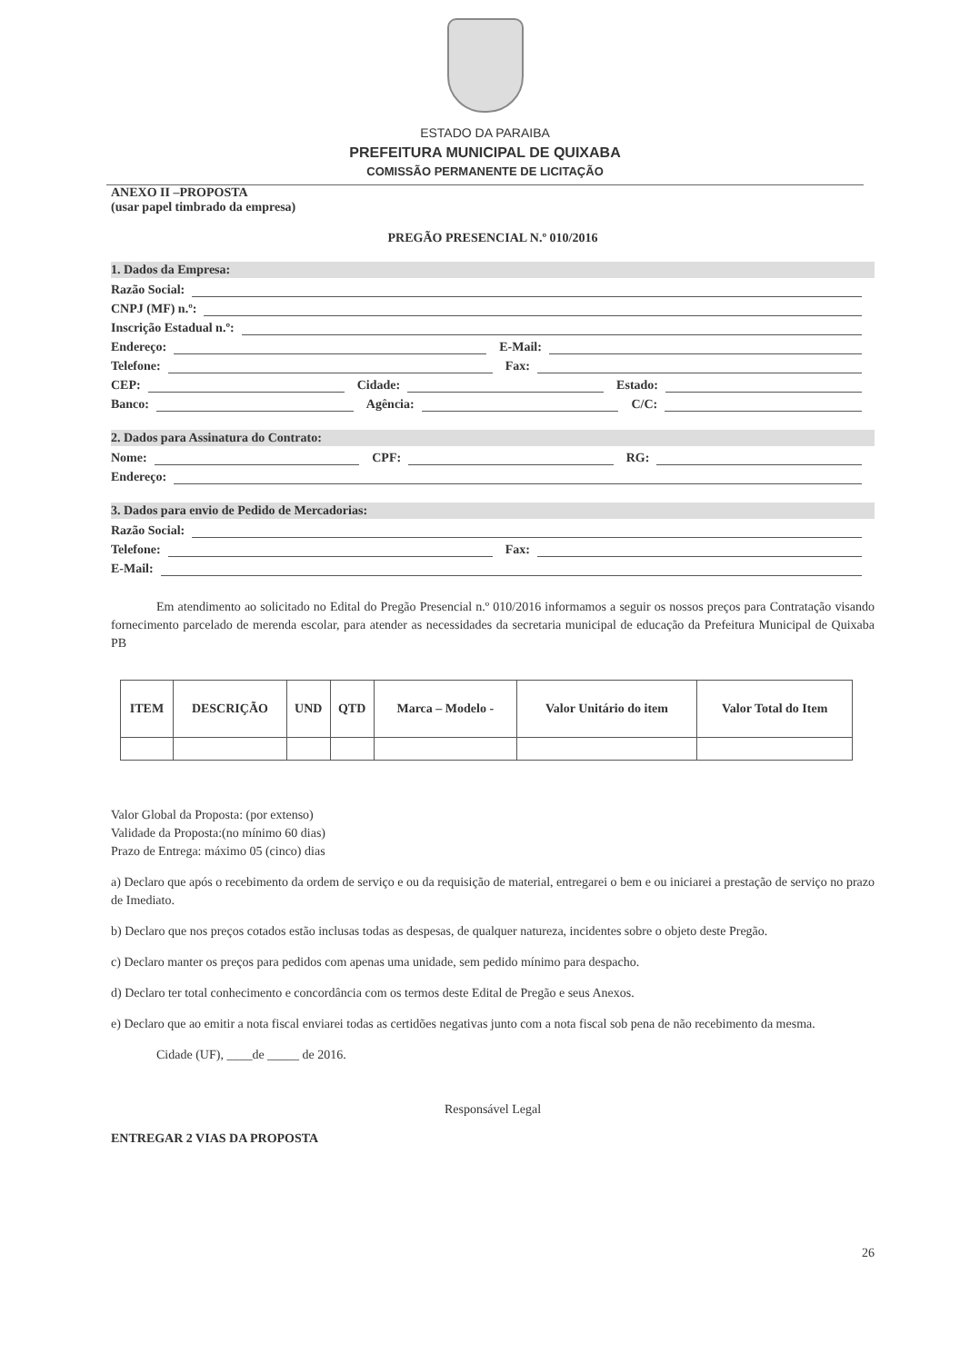ESTADO DA PARAIBA
PREFEITURA MUNICIPAL DE QUIXABA
COMISSÃO PERMANENTE DE LICITAÇÃO
ANEXO II –PROPOSTA
(usar papel timbrado da empresa)
PREGÃO PRESENCIAL N.º 010/2016
1. Dados da Empresa:
Razão Social:
CNPJ (MF) n.º:
Inscrição Estadual n.º:
Endereço: E-Mail:
Telefone: Fax:
CEP: Cidade: Estado:
Banco: Agência: C/C:
2. Dados para Assinatura do Contrato:
Nome: CPF: RG:
Endereço:
3. Dados para envio de Pedido de Mercadorias:
Razão Social:
Telefone: Fax:
E-Mail:
Em atendimento ao solicitado no Edital do Pregão Presencial n.º 010/2016 informamos a seguir os nossos preços para Contratação visando fornecimento parcelado de merenda escolar, para atender as necessidades da secretaria municipal de educação da Prefeitura Municipal de Quixaba PB
| ITEM | DESCRIÇÃO | UND | QTD | Marca – Modelo - | Valor Unitário do item | Valor Total do Item |
| --- | --- | --- | --- | --- | --- | --- |
Valor Global da Proposta: (por extenso)
Validade da Proposta:(no mínimo 60 dias)
Prazo de Entrega: máximo 05 (cinco) dias
a) Declaro que após o recebimento da ordem de serviço e ou da requisição de material, entregarei o bem e ou iniciarei a prestação de serviço no prazo de Imediato.
b) Declaro que nos preços cotados estão inclusas todas as despesas, de qualquer natureza, incidentes sobre o objeto deste Pregão.
c) Declaro manter os preços para pedidos com apenas uma unidade, sem pedido mínimo para despacho.
d) Declaro ter total conhecimento e concordância com os termos deste Edital de Pregão e seus Anexos.
e) Declaro que ao emitir a nota fiscal enviarei todas as certidões negativas junto com a nota fiscal sob pena de não recebimento da mesma.
Cidade (UF), ____de _____ de 2016.
Responsável Legal
ENTREGAR 2 VIAS DA PROPOSTA
26